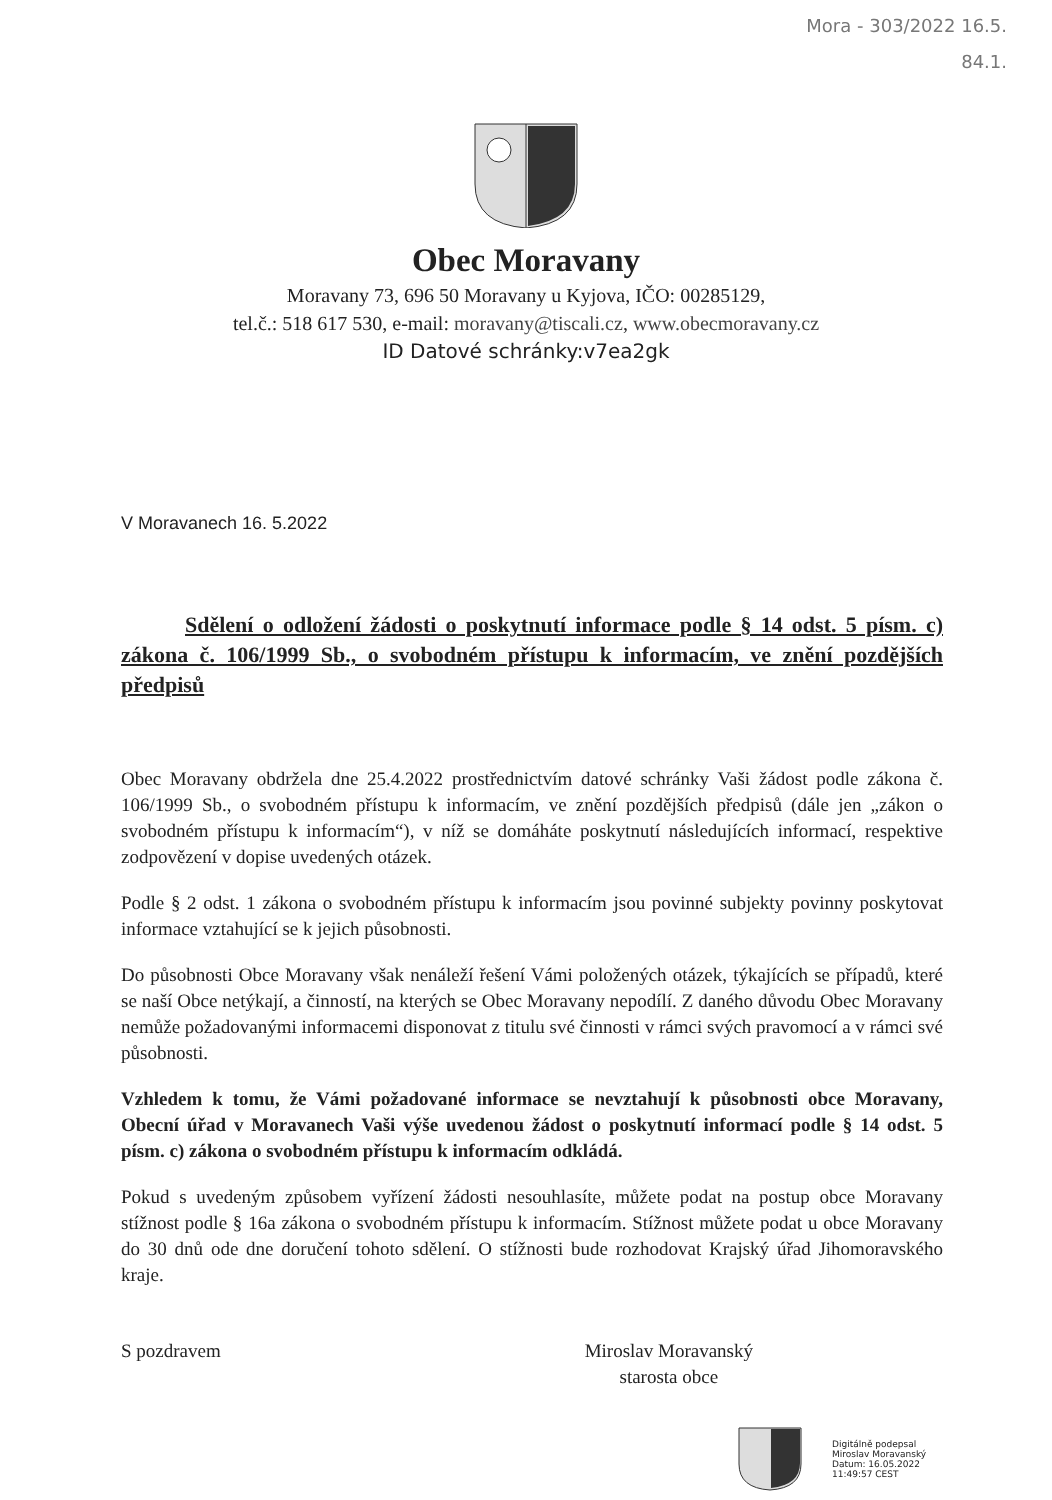Mora - 303/2022 16.5.
84.1.
Obec Moravany
Moravany 73, 696 50 Moravany u Kyjova, IČO: 00285129,
tel.č.: 518 617 530, e-mail: moravany@tiscali.cz, www.obecmoravany.cz
ID Datové schránky:v7ea2gk
V Moravanech 16. 5.2022
Sdělení o odložení žádosti o poskytnutí informace podle § 14 odst. 5 písm. c) zákona č. 106/1999 Sb., o svobodném přístupu k informacím, ve znění pozdějších předpisů
Obec Moravany obdržela dne 25.4.2022 prostřednictvím datové schránky Vaši žádost podle zákona č. 106/1999 Sb., o svobodném přístupu k informacím, ve znění pozdějších předpisů (dále jen „zákon o svobodném přístupu k informacím“), v níž se domáháte poskytnutí následujících informací, respektive zodpovězení v dopise uvedených otázek.
Podle § 2 odst. 1 zákona o svobodném přístupu k informacím jsou povinné subjekty povinny poskytovat informace vztahující se k jejich působnosti.
Do působnosti Obce Moravany však nenáleží řešení Vámi položených otázek, týkajících se případů, které se naší Obce netýkají, a činností, na kterých se Obec Moravany nepodílí. Z daného důvodu Obec Moravany nemůže požadovanými informacemi disponovat z titulu své činnosti v rámci svých pravomocí a v rámci své působnosti.
Vzhledem k tomu, že Vámi požadované informace se nevztahují k působnosti obce Moravany, Obecní úřad v Moravanech Vaši výše uvedenou žádost o poskytnutí informací podle § 14 odst. 5 písm. c) zákona o svobodném přístupu k informacím odkládá.
Pokud s uvedeným způsobem vyřízení žádosti nesouhlasíte, můžete podat na postup obce Moravany stížnost podle § 16a zákona o svobodném přístupu k informacím. Stížnost můžete podat u obce Moravany do 30 dnů ode dne doručení tohoto sdělení. O stížnosti bude rozhodovat Krajský úřad Jihomoravského kraje.
S pozdravem Miroslav Moravanský
starosta obce
Digitálně podepsal
Miroslav Moravanský
Datum: 16.05.2022
11:49:57 CEST